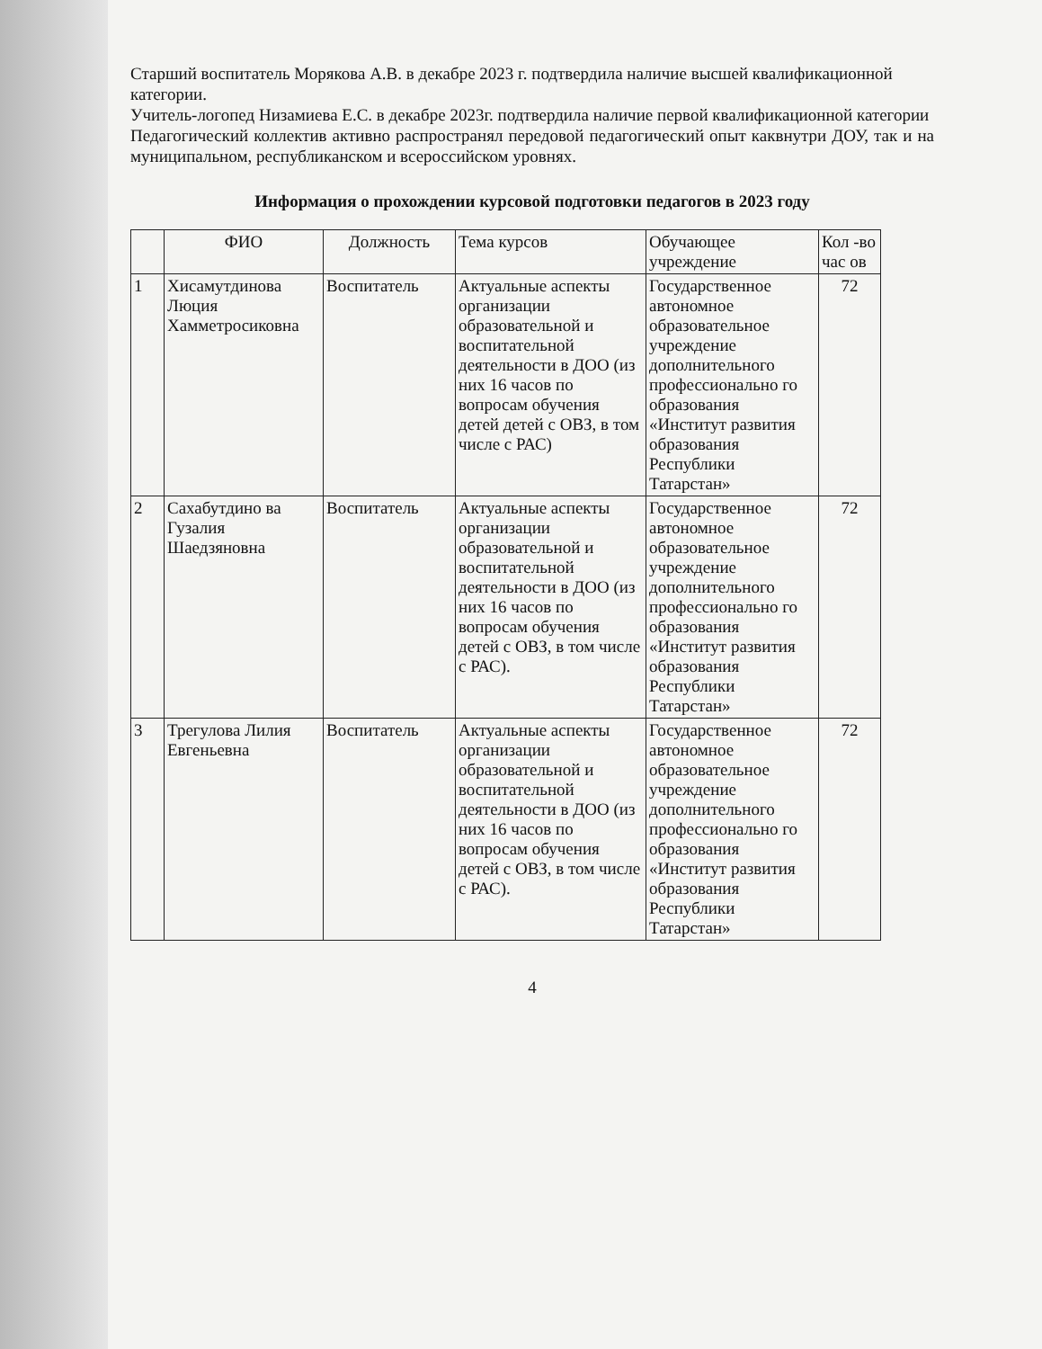Старший воспитатель Морякова А.В. в декабре 2023 г. подтвердила наличие высшей квалификационной категории.
Учитель-логопед Низамиева Е.С. в декабре 2023г. подтвердила наличие первой квалификационной категории
Педагогический коллектив активно распространял передовой педагогический опыт каквнутри ДОУ, так и на муниципальном, республиканском и всероссийском уровнях.
Информация о прохождении курсовой подготовки педагогов в 2023 году
| | ФИО | Должность | Тема курсов | Обучающее учреждение | Кол -во час ов |
| --- | --- | --- | --- | --- | --- |
| 1 | Хисамутдинова Люция Хамметросиковна | Воспитатель | Актуальные аспекты организации образовательной и воспитательной деятельности в ДОО (из них 16 часов по вопросам обучения детей детей с ОВЗ, в том числе с РАС) | Государственное автономное образовательное учреждение дополнительного профессионально го образования «Институт развития образования Республики Татарстан» | 72 |
| 2 | Сахабутдино ва Гузалия Шаедзяновна | Воспитатель | Актуальные аспекты организации образовательной и воспитательной деятельности в ДОО (из них 16 часов по вопросам обучения детей с ОВЗ, в том числе с РАС). | Государственное автономное образовательное учреждение дополнительного профессионально го образования «Институт развития образования Республики Татарстан» | 72 |
| 3 | Трегулова Лилия Евгеньевна | Воспитатель | Актуальные аспекты организации образовательной и воспитательной деятельности в ДОО (из них 16 часов по вопросам обучения детей с ОВЗ, в том числе с РАС). | Государственное автономное образовательное учреждение дополнительного профессионально го образования «Институт развития образования Республики Татарстан» | 72 |
4